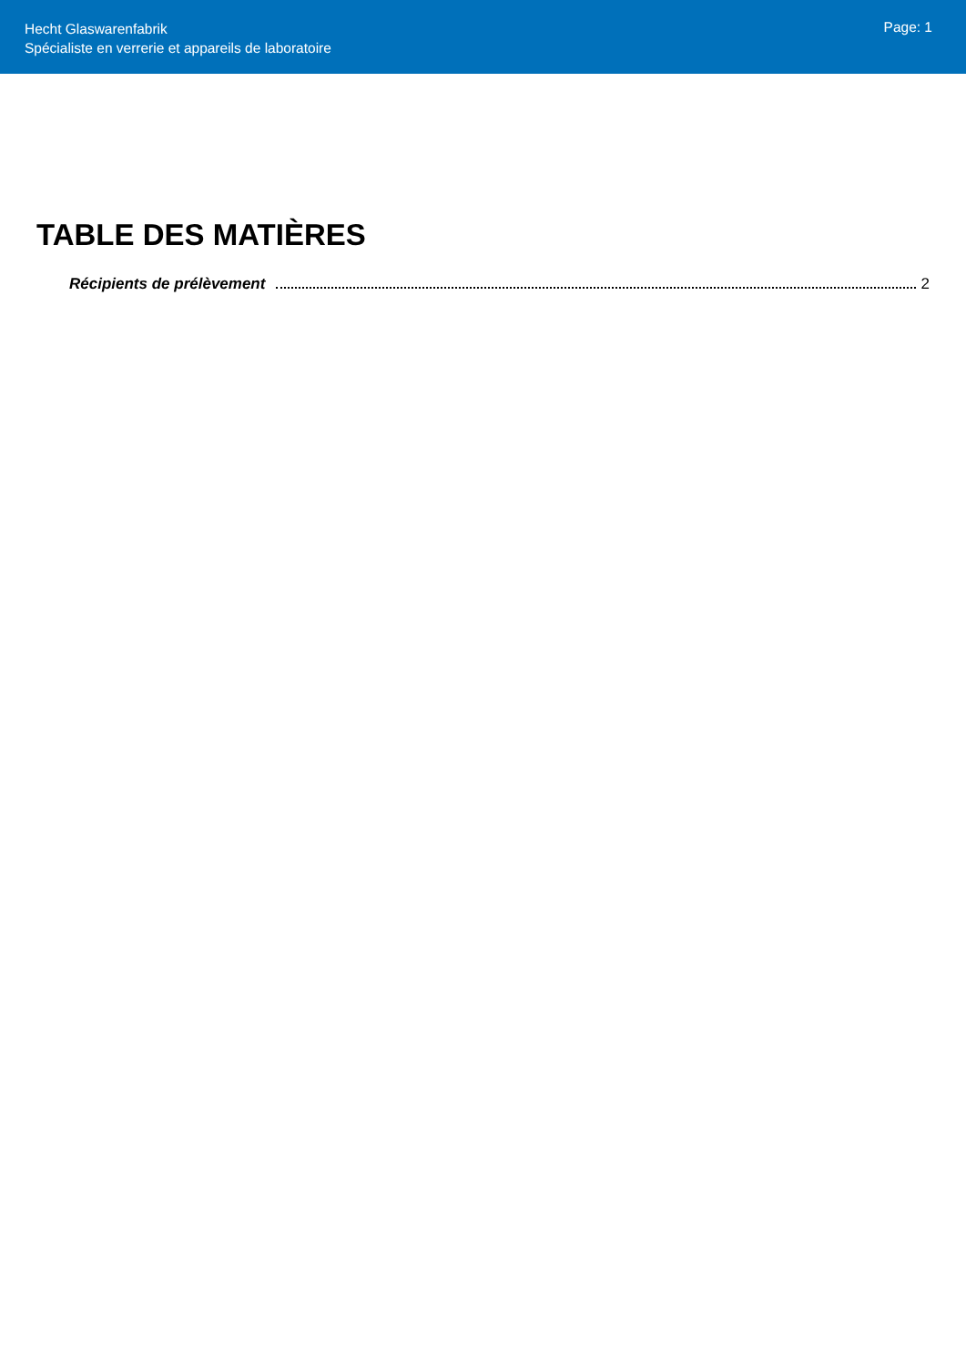Hecht Glaswarenfabrik
Spécialiste en verrerie et appareils de laboratoire
Page: 1
TABLE DES MATIÈRES
Récipients de prélèvement 2